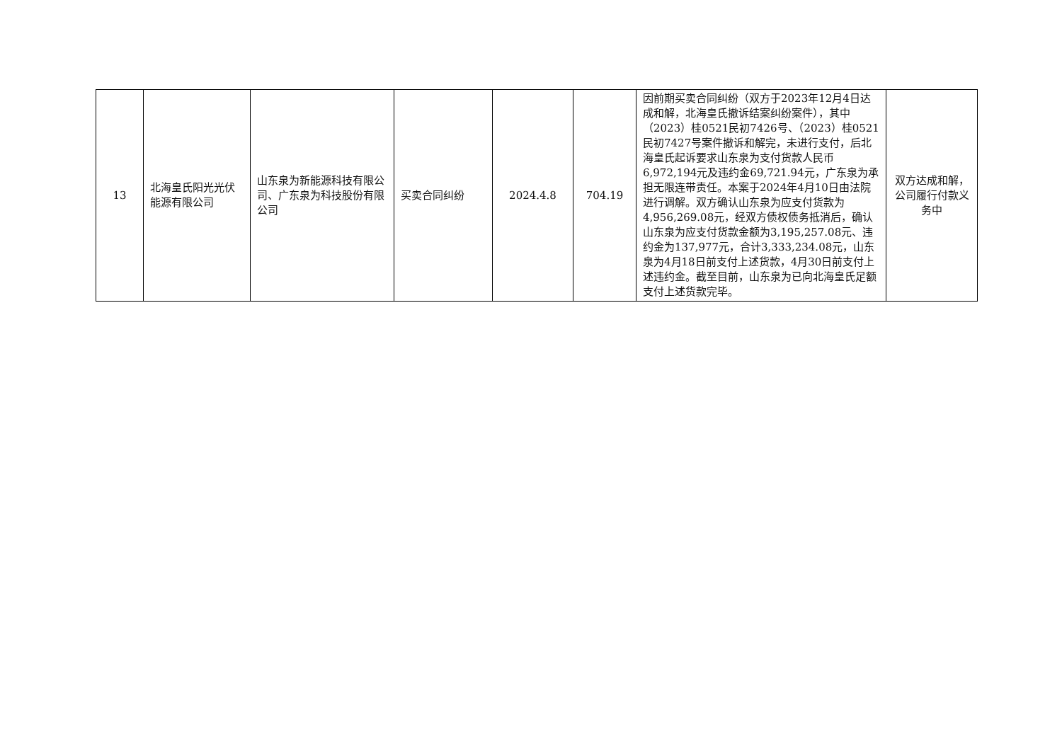| 13 | 北海皇氏阳光光伏能源有限公司 | 山东泉为新能源科技有限公司、广东泉为科技股份有限公司 | 买卖合同纠纷 | 2024.4.8 | 704.19 | 因前期买卖合同纠纷（双方于2023年12月4日达成和解，北海皇氏撤诉结案纠纷案件），其中（2023）桂0521民初7426号、（2023）桂0521民初7427号案件撤诉和解完，未进行支付，后北海皇氏起诉要求山东泉为支付货款人民币6,972,194元及违约金69,721.94元，广东泉为承担无限连带责任。本案于2024年4月10日由法院进行调解。双方确认山东泉为应支付货款为4,956,269.08元，经双方债权债务抵消后，确认山东泉为应支付货款金额为3,195,257.08元、违约金为137,977元，合计3,333,234.08元，山东泉为4月18日前支付上述货款，4月30日前支付上述违约金。截至目前，山东泉为已向北海皇氏足额支付上述货款完毕。 | 双方达成和解，公司履行付款义务中 |